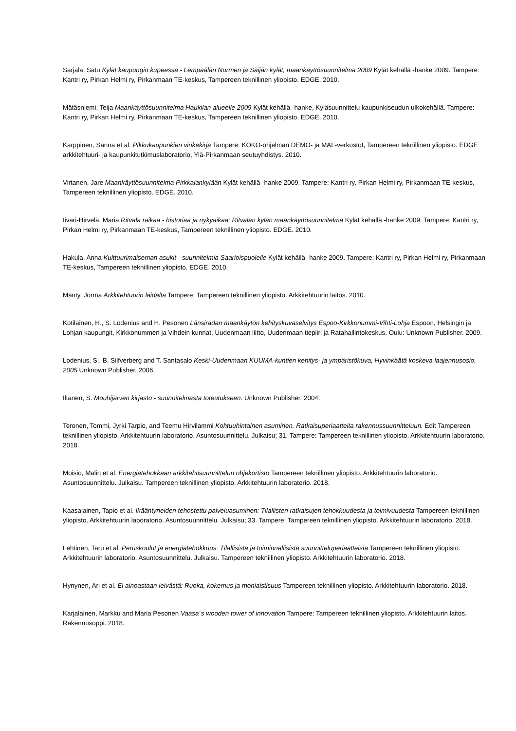Sarjala, Satu Kylät kaupungin kupeessa - Lempäälän Nurmen ja Säijän kylät, maankäyttösuunnitelma 2009 Kylät kehällä -hanke 2009. Tampere: Kantri ry, Pirkan Helmi ry, Pirkanmaan TE-keskus, Tampereen teknillinen yliopisto. EDGE. 2010.
Mätäsniemi, Teija Maankäyttösuunnitelma Haukilan alueelle 2009 Kylät kehällä -hanke, Kyläsuunnittelu kaupunkiseudun ulkokehällä. Tampere: Kantri ry, Pirkan Helmi ry, Pirkanmaan TE-keskus, Tampereen teknillinen yliopisto. EDGE. 2010.
Karppinen, Sanna et al. Pikkukaupunkien virikekirja Tampere: KOKO-ohjelman DEMO- ja MAL-verkostot, Tampereen teknillinen yliopisto. EDGE arkkitehtuuri- ja kaupunkitutkimuslaboratorio, Ylä-Pirkanmaan seutuyhdistys. 2010.
Virtanen, Jare Maankäyttösuunnitelma Pirkkalankylään Kylät kehällä -hanke 2009. Tampere: Kantri ry, Pirkan Helmi ry, Pirkanmaan TE-keskus, Tampereen teknillinen yliopisto. EDGE. 2010.
Iivari-Hirvelä, Maria Ritvala raikaa - historiaa ja nykyaikaa; Ritvalan kylän maankäyttösuunnitelma Kylät kehällä -hanke 2009. Tampere: Kantri ry, Pirkan Helmi ry, Pirkanmaan TE-keskus, Tampereen teknillinen yliopisto. EDGE. 2010.
Hakula, Anna Kulttuurimaiseman asukit - suunnitelmia Saarioispuolelle Kylät kehällä -hanke 2009. Tampere: Kantri ry, Pirkan Helmi ry, Pirkanmaan TE-keskus, Tampereen teknillinen yliopisto. EDGE. 2010.
Mänty, Jorma Arkkitehtuurin laidalta Tampere: Tampereen teknillinen yliopisto. Arkkitehtuurin laitos. 2010.
Kotilainen, H., S. Lodenius and H. Pesonen Länsiradan maankäytön kehityskuvaselvitys Espoo-Kirkkonummi-Vihti-Lohja Espoon, Helsingin ja Lohjan kaupungit, Kirkkonummen ja Vihdein kunnat, Uudenmaan liitto, Uudenmaan tiepiiri ja Ratahallintokeskus. Oulu: Unknown Publisher. 2009.
Lodenius, S., B. Silfverberg and T. Santasalo Keski-Uudenmaan KUUMA-kuntien kehitys- ja ympäristökuva, Hyvinkäätä koskeva laajennusosio, 2005 Unknown Publisher. 2006.
Iltanen, S. Mouhijärven kirjasto - suunnitelmasta toteutukseen. Unknown Publisher. 2004.
Teronen, Tommi, Jyrki Tarpio, and Teemu Hirvilammi Kohtuuhintainen asuminen. Ratkaisuperiaatteita rakennussuunnitteluun. Edit Tampereen teknillinen yliopisto. Arkkitehtuurin laboratorio. Asuntosuunnittelu. Julkaisu; 31. Tampere: Tampereen teknillinen yliopisto. Arkkitehtuurin laboratorio. 2018.
Moisio, Malin et al. Energiatehokkaan arkkitehtisuunnittelun ohjekortisto Tampereen teknillinen yliopisto. Arkkitehtuurin laboratorio. Asuntosuunnittelu. Julkaisu. Tampereen teknillinen yliopisto. Arkkitehtuurin laboratorio. 2018.
Kaasalainen, Tapio et al. Ikääntyneiden tehostettu palveluasuminen: Tilallisten ratkaisujen tehokkuudesta ja toimivuudesta Tampereen teknillinen yliopisto. Arkkitehtuurin laboratorio. Asuntosuunnittelu. Julkaisu; 33. Tampere: Tampereen teknillinen yliopisto. Arkkitehtuurin laboratorio. 2018.
Lehtinen, Taru et al. Peruskoulut ja energiatehokkuus: Tilallisista ja toiminnallisista suunnitteluperiaatteista Tampereen teknillinen yliopisto. Arkkitehtuurin laboratorio. Asuntosuunnittelu. Julkaisu. Tampereen teknillinen yliopisto. Arkkitehtuurin laboratorio. 2018.
Hynynen, Ari et al. Ei ainoastaan leivästä: Ruoka, kokemus ja moniaistisuus Tampereen teknillinen yliopisto. Arkkitehtuurin laboratorio. 2018.
Karjalainen, Markku and Maria Pesonen Vaasa´s wooden tower of innovation Tampere: Tampereen teknillinen yliopisto. Arkkitehtuurin laitos. Rakennusoppi. 2018.